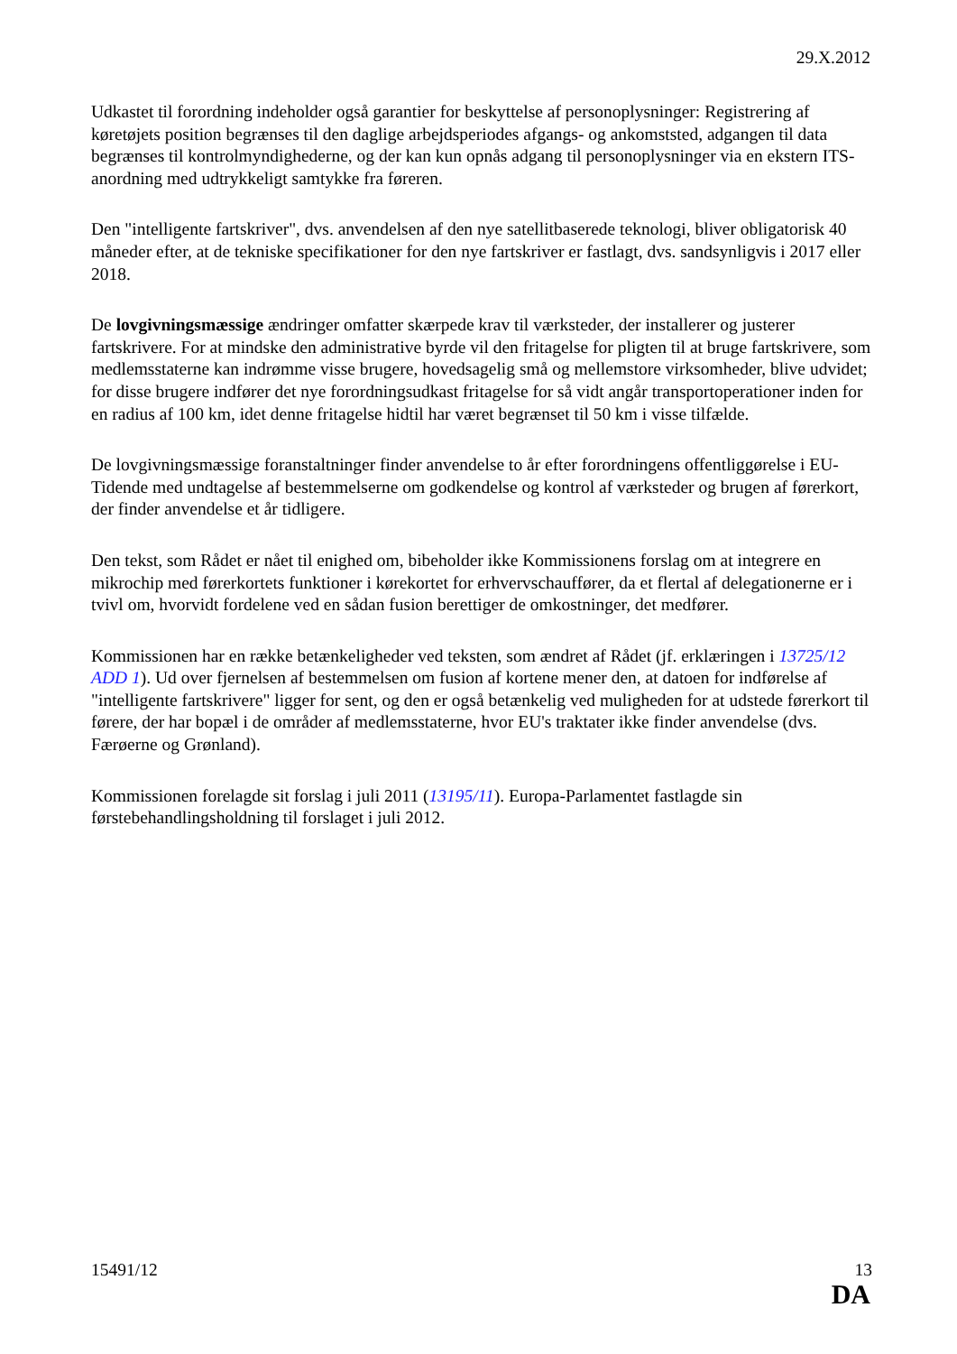29.X.2012
Udkastet til forordning indeholder også garantier for beskyttelse af personoplysninger: Registrering af køretøjets position begrænses til den daglige arbejdsperiodes afgangs- og ankomststed, adgangen til data begrænses til kontrolmyndighederne, og der kan kun opnås adgang til personoplysninger via en ekstern ITS-anordning med udtrykkeligt samtykke fra føreren.
Den "intelligente fartskriver", dvs. anvendelsen af den nye satellitbaserede teknologi, bliver obligatorisk 40 måneder efter, at de tekniske specifikationer for den nye fartskriver er fastlagt, dvs. sandsynligvis i 2017 eller 2018.
De lovgivningsmæssige ændringer omfatter skærpede krav til værksteder, der installerer og justerer fartskrivere. For at mindske den administrative byrde vil den fritagelse for pligten til at bruge fartskrivere, som medlemsstaterne kan indrømme visse brugere, hovedsagelig små og mellemstore virksomheder, blive udvidet; for disse brugere indfører det nye forordningsudkast fritagelse for så vidt angår transportoperationer inden for en radius af 100 km, idet denne fritagelse hidtil har været begrænset til 50 km i visse tilfælde.
De lovgivningsmæssige foranstaltninger finder anvendelse to år efter forordningens offentliggørelse i EU-Tidende med undtagelse af bestemmelserne om godkendelse og kontrol af værksteder og brugen af førerkort, der finder anvendelse et år tidligere.
Den tekst, som Rådet er nået til enighed om, bibeholder ikke Kommissionens forslag om at integrere en mikrochip med førerkortets funktioner i kørekortet for erhvervschauffører, da et flertal af delegationerne er i tvivl om, hvorvidt fordelene ved en sådan fusion berettiger de omkostninger, det medfører.
Kommissionen har en række betænkeligheder ved teksten, som ændret af Rådet (jf. erklæringen i 13725/12 ADD 1). Ud over fjernelsen af bestemmelsen om fusion af kortene mener den, at datoen for indførelse af "intelligente fartskrivere" ligger for sent, og den er også betænkelig ved muligheden for at udstede førerkort til førere, der har bopæl i de områder af medlemsstaterne, hvor EU's traktater ikke finder anvendelse (dvs. Færøerne og Grønland).
Kommissionen forelagde sit forslag i juli 2011 (13195/11). Europa-Parlamentet fastlagde sin førstebehandlingsholdning til forslaget i juli 2012.
15491/12 13
DA